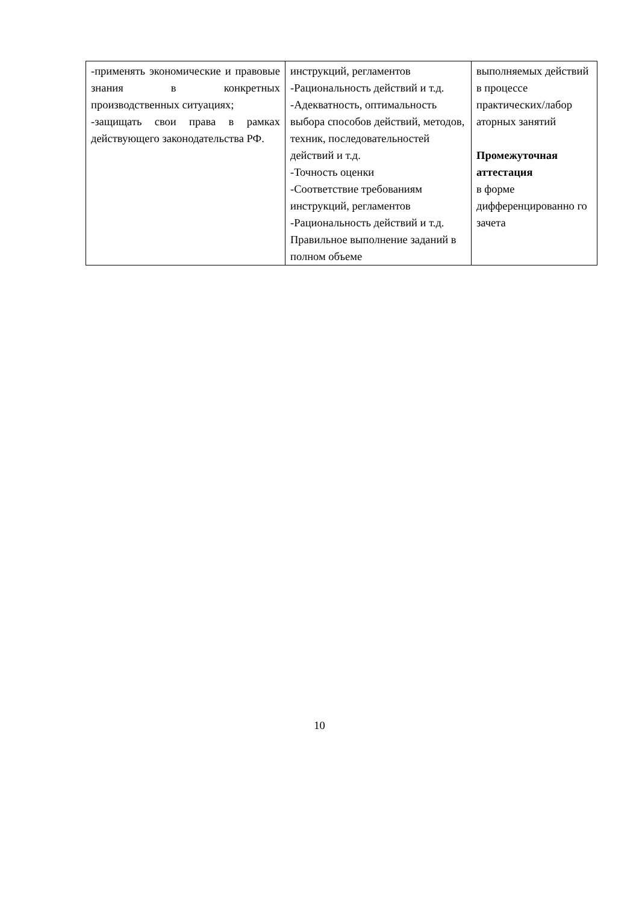| -применять экономические и правовые знания в конкретных производственных ситуациях; -защищать свои права в рамках действующего законодательства РФ. | инструкций, регламентов -Рациональность действий и т.д. -Адекватность, оптимальность выбора способов действий, методов, техник, последовательностей действий и т.д. -Точность оценки -Соответствие требованиям инструкций, регламентов -Рациональность действий и т.д. Правильное выполнение заданий в полном объеме | выполняемых действий в процессе практических/лабор аторных занятий Промежуточная аттестация в форме дифференцированно го зачета |
10